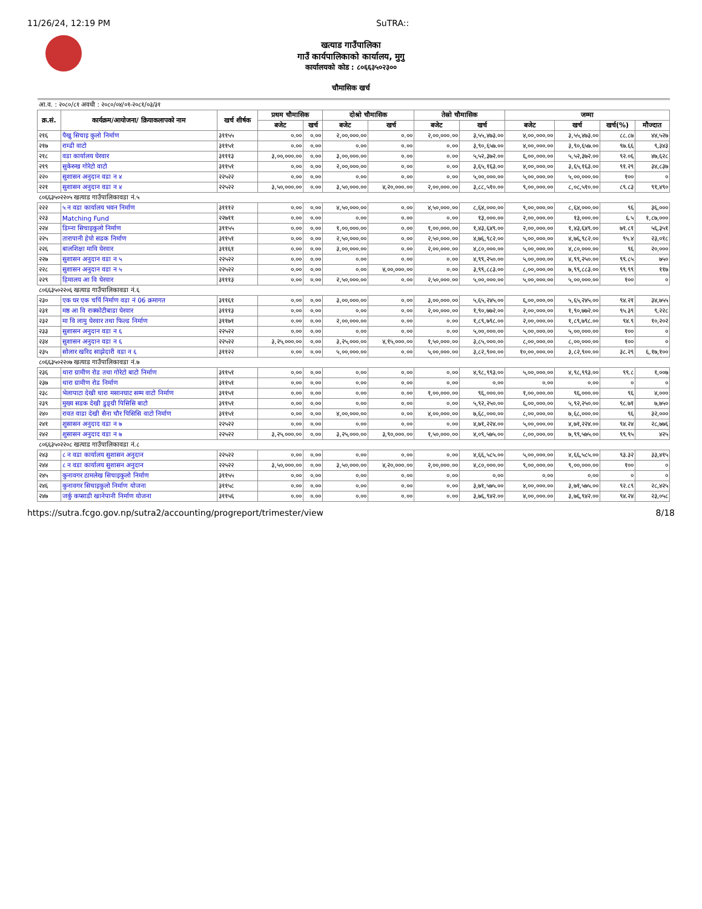11/26/24, 12:19 PM SuTRA::
खत्याड गाउँपालिका
गाउँ कार्यपालिकाको कार्यालय, मुगु
कार्यालयको कोड : ८०६६३५०२३००
चौमासिक खर्च
| आ.व. : २०८०/८१ अवधी : २०८०/०४/०१-२०८१/०३/३१ | | | | | | | | | | | | |
| क्र.सं. | कार्यक्रम/आयोजना/ क्रियाकलापको नाम | खर्च शीर्षक | प्रथम चौमासिक | | दोश्रो चौमासिक | | तेस्रो चौमासिक | | जम्मा | | | |
| | | | बजेट | खर्च | बजेट | खर्च | बजेट | खर्च | बजेट | खर्च | खर्च(%) | मौज्दात |
| २१६ | पैखु सिचाइ कुलो निर्माण | ३११५५ | ०.०० | ०.०० | २,००,०००.०० | ०.०० | २,००,०००.०० | ३,५५,४७३.०० | ४,००,०००.०० | ३,५५,४७३.०० | ८८.८७ | ४४,५२७ |
| २१७ | राम्डी वाटो | ३११५१ | ०.०० | ०.०० | ०.०० | ०.०० | ०.०० | ३,९०,६५७.०० | ४,००,०००.०० | ३,९०,६५७.०० | ९७.६६ | ९,३४३ |
| २१८ | वडा कार्यालय घेरवार | ३१११३ | ३,००,०००.०० | ०.०० | ३,००,०००.०० | ०.०० | ०.०० | ५,५२,३७२.०० | ६,००,०००.०० | ५,५२,३७२.०० | ९२.०६ | ४७,६२८ |
| २१९ | सुकेरुख गोरेटो वाटो | ३११५१ | ०.०० | ०.०० | २,००,०००.०० | ०.०० | ०.०० | ३,६५,१६३.०० | ४,००,०००.०० | ३,६५,१६३.०० | ९१.२९ | ३४,८३७ |
| २२० | सुशासन अनुदान वडा न ४ | २२५२२ | ०.०० | ०.०० | ०.०० | ०.०० | ०.०० | ५,००,०००.०० | ५,००,०००.०० | ५,००,०००.०० | १०० | ० |
| २२१ | सुशासन अनुदान वडा न ४ | २२५२२ | ३,५०,०००.०० | ०.०० | ३,५०,०००.०० | ४,२०,०००.०० | २,००,०००.०० | ३,८८,५१०.०० | ९,००,०००.०० | ८,०८,५१०.०० | ८९.८३ | ९१,४९० |
| ८०६६३५०२२०५ खत्याड गाउँपालिकावडा नं.५ | | | | | | | | | | | | |
| २२२ | ५ न वडा कार्यालय भवन निर्माण | ३१११२ | ०.०० | ०.०० | ४,५०,०००.०० | ०.०० | ४,५०,०००.०० | ८,६४,०००.०० | ९,००,०००.०० | ८,६४,०००.०० | ९६ | ३६,००० |
| २२३ | Matching Fund | २२७११ | ०.०० | ०.०० | ०.०० | ०.०० | ०.०० | १३,०००.०० | २,००,०००.०० | १३,०००.०० | ६.५ | १,८७,००० |
| २२४ | डिम्ना सिचाइकुलो निर्माण | ३११५५ | ०.०० | ०.०० | १,००,०००.०० | ०.०० | १,००,०००.०० | १,४३,६४९.०० | २,००,०००.०० | १,४३,६४९.०० | ७१.८१ | ५६,३५१ |
| २२५ | तारापानी हेपो सडक निर्माण | ३११५१ | ०.०० | ०.०० | २,५०,०००.०० | ०.०० | २,५०,०००.०० | ४,७६,९८२.०० | ५,००,०००.०० | ४,७६,९८२.०० | ९५.४ | २३,०१८ |
| २२६ | बालशिक्षा मावि घेरवार | ३११६१ | ०.०० | ०.०० | ३,००,०००.०० | ०.०० | २,००,०००.०० | ४,८०,०००.०० | ५,००,०००.०० | ४,८०,०००.०० | ९६ | २०,००० |
| २२७ | सुशासन अनुदान वडा न ५ | २२५२२ | ०.०० | ०.०० | ०.०० | ०.०० | ०.०० | ४,९९,२५०.०० | ५,००,०००.०० | ४,९९,२५०.०० | ९९.८५ | ७५० |
| २२८ | सुशासन अनुदान वडा न ५ | २२५२२ | ०.०० | ०.०० | ०.०० | ४,००,०००.०० | ०.०० | ३,९९,८८३.०० | ८,००,०००.०० | ७,९९,८८३.०० | ९९.९९ | ११७ |
| २२९ | हिमालय आ वि घेरवार | ३१११३ | ०.०० | ०.०० | २,५०,०००.०० | ०.०० | २,५०,०००.०० | ५,००,०००.०० | ५,००,०००.०० | ५,००,०००.०० | १०० | ० |
| ८०६६३५०२२०६ खत्याड गाउँपालिकावडा नं.६ | | | | | | | | | | | | |
| २३० | एक घर एक चर्पि निर्माण वडा नं 06 क्रमागत | ३११६१ | ०.०० | ०.०० | ३,००,०००.०० | ०.०० | ३,००,०००.०० | ५,६५,२४५.०० | ६,००,०००.०० | ५,६५,२४५.०० | ९४.२१ | ३४,७५५ |
| २३१ | मष्ठ आ वि राक्कोटीबाडा घेरवार | ३१११३ | ०.०० | ०.०० | ०.०० | ०.०० | २,००,०००.०० | १,९०,७७२.०० | २,००,०००.०० | १,९०,७७२.०० | ९५.३९ | ९,२२८ |
| २३२ | मा वि लामु घेरवार तथा फिल्ड निर्माण | ३११७१ | ०.०० | ०.०० | २,००,०००.०० | ०.०० | ०.०० | १,८९,७९८.०० | २,००,०००.०० | १,८९,७९८.०० | ९४.९ | १०,२०२ |
| २३३ | सुशासन अनुदान वडा न ६ | २२५२२ | ०.०० | ०.०० | ०.०० | ०.०० | ०.०० | ५,००,०००.०० | ५,००,०००.०० | ५,००,०००.०० | १०० | ० |
| २३४ | सुशासन अनुदान वडा न ६ | २२५२२ | ३,२५,०००.०० | ०.०० | ३,२५,०००.०० | ४,१५,०००.०० | १,५०,०००.०० | ३,८५,०००.०० | ८,००,०००.०० | ८,००,०००.०० | १०० | ० |
| २३५ | सोलार खरिद साझेदारी वडा न ६ | ३११२२ | ०.०० | ०.०० | ५,००,०००.०० | ०.०० | ५,००,०००.०० | ३,८२,९००.०० | १०,००,०००.०० | ३,८२,९००.०० | ३८.२९ | ६,१७,१०० |
| ८०६६३५०२२०७ खत्याड गाउँपालिकावडा नं.७ | | | | | | | | | | | | |
| २३६ | थारा ग्रामीण रोड तथा गोरेटो बाटो निर्माण | ३११५१ | ०.०० | ०.०० | ०.०० | ०.०० | ०.०० | ४,९८,९९३.०० | ५,००,०००.०० | ४,९८,९९३.०० | ९९.८ | १,००७ |
| २३७ | थारा ग्रामीण रोड निर्माण | ३११५१ | ०.०० | ०.०० | ०.०० | ०.०० | ०.०० | ०.०० | ०.०० | ०.०० | ० | ० |
| २३८ | भेलापाटा देखी थारा मसानघाट सम्म वाटो निर्माण | ३११५१ | ०.०० | ०.०० | ०.०० | ०.०० | १,००,०००.०० | ९६,०००.०० | १,००,०००.०० | ९६,०००.०० | ९६ | ४,००० |
| २३९ | मुख्य सडक देखी डुङ्ग्री पिसिसि बाटो | ३११५१ | ०.०० | ०.०० | ०.०० | ०.०० | ०.०० | ५,९२,२५०.०० | ६,००,०००.०० | ५,९२,२५०.०० | ९८.७१ | ७,७५० |
| २४० | रावत वाडा देखी सैना चौर पिसिसि वाटो निर्माण | ३११५१ | ०.०० | ०.०० | ४,००,०००.०० | ०.०० | ४,००,०००.०० | ७,६८,०००.०० | ८,००,०००.०० | ७,६८,०००.०० | ९६ | ३२,००० |
| २४१ | शुसासन अनुदाद वडा न ७ | २२५२२ | ०.०० | ०.०० | ०.०० | ०.०० | ०.०० | ४,७१,२२४.०० | ५,००,०००.०० | ४,७१,२२४.०० | ९४.२४ | २८,७७६ |
| २४२ | शुसासन अनुदाद वडा न ७ | २२५२२ | ३,२५,०००.०० | ०.०० | ३,२५,०००.०० | ३,९०,०००.०० | १,५०,०००.०० | ४,०९,५७५.०० | ८,००,०००.०० | ७,९९,५७५.०० | ९९.९५ | ४२५ |
| ८०६६३५०२२०८ खत्याड गाउँपालिकावडा नं.८ | | | | | | | | | | | | |
| २४३ | ८ न वडा कार्यालय सुशासन अनुदान | २२५२२ | ०.०० | ०.०० | ०.०० | ०.०० | ०.०० | ४,६६,५८५.०० | ५,००,०००.०० | ४,६६,५८५.०० | ९३.३२ | ३३,४१५ |
| २४४ | ८ न वडा कार्यालय सुशासन अनुदान | २२५२२ | ३,५०,०००.०० | ०.०० | ३,५०,०००.०० | ४,२०,०००.०० | २,००,०००.०० | ४,८०,०००.०० | ९,००,०००.०० | ९,००,०००.०० | १०० | ० |
| २४५ | कुनावगर ठामलेख सिचाइकुलो निर्माण | ३११५५ | ०.०० | ०.०० | ०.०० | ०.०० | ०.०० | ०.०० | ०.०० | ०.०० | ० | ० |
| २४६ | कुनावगर सिचाइकुलो निर्माण योजना | ३११५८ | ०.०० | ०.०० | ०.०० | ०.०० | ०.०० | ३,७१,५७५.०० | ४,००,०००.०० | ३,७१,५७५.०० | ९२.८९ | २८,४२५ |
| २४७ | जर्कु कप्साडी खानेपानी निर्माण योजना | ३११५६ | ०.०० | ०.०० | ०.०० | ०.०० | ०.०० | ३,७६,९४२.०० | ४,००,०००.०० | ३,७६,९४२.०० | ९४.२४ | २३,०५८ |
https://sutra.fcgo.gov.np/sutra2/accounting/progreport/trimester/view 8/18